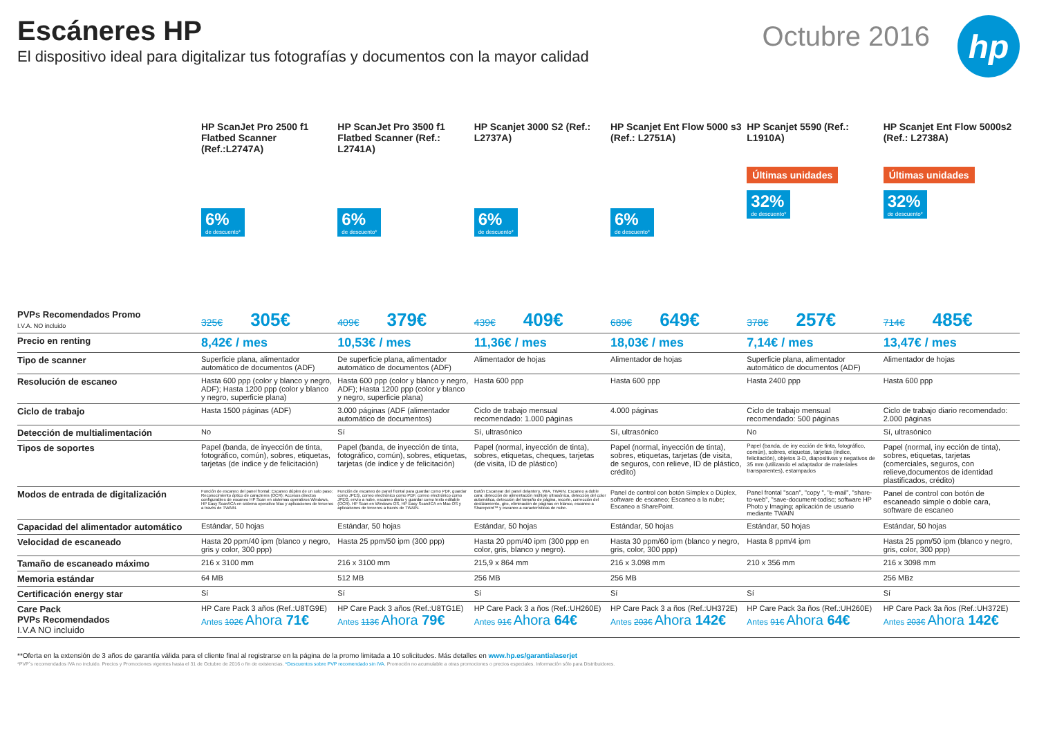Escáneres HP
El dispositivo ideal para digitalizar tus fotografías y documentos con la mayor calidad
Octubre 2016
hp
| | HP ScanJet Pro 2500 f1 Flatbed Scanner (Ref.:L2747A) | HP ScanJet Pro 3500 f1 Flatbed Scanner (Ref.: L2741A) | HP Scanjet 3000 S2 (Ref.: L2737A) | HP Scanjet Ent Flow 5000 s3 (Ref.: L2751A) | HP Scanjet 5590 (Ref.: L1910A) | HP Scanjet Ent Flow 5000s2 (Ref.: L2738A) |
| --- | --- | --- | --- | --- | --- | --- |
| | 6% de descuento* | 6% de descuento* | 6% de descuento* | 6% de descuento* | Últimas unidades 32% de descuento* | Últimas unidades 32% de descuento* |
| PVPs Recomendados Promo I.V.A. NO incluido | 325€ 305€ | 409€ 379€ | 439€ 409€ | 689€ 649€ | 378€ 257€ | 714€ 485€ |
| Precio en renting | 8,42€ / mes | 10,53€ / mes | 11,36€ / mes | 18,03€ / mes | 7,14€ / mes | 13,47€ / mes |
| Tipo de scanner | Superficie plana, alimentador automático de documentos (ADF) | De superficie plana, alimentador automático de documentos (ADF) | Alimentador de hojas | Alimentador de hojas | Superficie plana, alimentador automático de documentos (ADF) | Alimentador de hojas |
| Resolución de escaneo | Hasta 600 ppp (color y blanco y negro, ADF); Hasta 1200 ppp (color y blanco y negro, superficie plana) | Hasta 600 ppp (color y blanco y negro, ADF); Hasta 1200 ppp (color y blanco y negro, superficie plana) | Hasta 600 ppp | Hasta 600 ppp | Hasta 2400 ppp | Hasta 600 ppp |
| Ciclo de trabajo | Hasta 1500 páginas (ADF) | 3.000 páginas (ADF (alimentador automático de documentos) | Ciclo de trabajo mensual recomendado: 1.000 páginas | 4.000 páginas | Ciclo de trabajo mensual recomendado: 500 páginas | Ciclo de trabajo diario recomendado: 2.000 páginas |
| Detección de multialimentación | No | Sí | Sí, ultrasónico | Sí, ultrasónico | No | Sí, ultrasónico |
| Tipos de soportes | Papel (banda, de inyección de tinta, fotográfico, común), sobres, etiquetas, tarjetas (de índice y de felicitación) | Papel (banda, de inyección de tinta, fotográfico, común), sobres, etiquetas, tarjetas (de índice y de felicitación) | Papel (normal, inyección de tinta), sobres, etiquetas, cheques, tarjetas (de visita, ID de plástico) | Papel (normal, inyección de tinta), sobres, etiquetas, tarjetas (de visita, de seguros, con relieve, ID de plástico, crédito) | Papel (banda, de iny ección de tinta, fotográfico, común), sobres, etiquetas, tarjetas (índice, felicitación), objetos 3-D, diapositivas y negativos de 35 mm (utilizando el adaptador de materiales transparentes), estampados | Papel (normal, iny ección de tinta), sobres, etiquetas, tarjetas (comerciales, seguros, con relieve,documentos de identidad plastificados, crédito) |
| Modos de entrada de digitalización | Función de escaneo del panel frontal; Escaneo dúplex de un solo paso; Reconocimiento óptico de caracteres (OCR); Accesos directos configurables de escaneo HP Scan en sistemas operativos Windows, HP Easy Scan/ICA en sistema operativo Mac y aplicaciones de terceros a través de TWAIN. | Función de escaneo de panel frontal para guardar como PDF, guardar como JPEG, correo electrónico como PDF, correo electrónico como JPEG, envío a nube, escaneo diario y guardar como texto editable (OCR). HP Scan en Windows OS, HP Easy Scan/ICA en Mac OS y aplicaciones de terceros a través de TWAIN. | Botón Escanear del panel delantero, WIA, TWAIN. Escaneo a doble cara; detección de alimentación múltiple ultrasónica, detección del color automática, detección del tamaño de página, recorte, corrección del deslizamiento, giro, eliminación de páginas en blanco, escaneo a Sharepoint™ y escaneo a características de nube. | Panel de control con botón Símplex o Dúplex, software de escaneo; Escaneo a la nube; Escaneo a SharePoint. | Panel frontal "scan", "copy ", "e-mail", "share-to-web", "save-document-todisc; software HP Photo y Imaging; aplicación de usuario mediante TWAIN | Panel de control con botón de escaneado simple o doble cara, software de escaneo |
| Capacidad del alimentador automático | Estándar, 50 hojas | Estándar, 50 hojas | Estándar, 50 hojas | Estándar, 50 hojas | Estándar, 50 hojas | Estándar, 50 hojas |
| Velocidad de escaneado | Hasta 20 ppm/40 ipm (blanco y negro, gris y color, 300 ppp) | Hasta 25 ppm/50 ipm (300 ppp) | Hasta 20 ppm/40 ipm (300 ppp en color, gris, blanco y negro). | Hasta 30 ppm/60 ipm (blanco y negro, gris, color, 300 ppp) | Hasta 8 ppm/4 ipm | Hasta 25 ppm/50 ipm (blanco y negro, gris, color, 300 ppp) |
| Tamaño de escaneado máximo | 216 x 3100 mm | 216 x 3100 mm | 215,9 x 864 mm | 216 x 3.098 mm | 210 x 356 mm | 216 x 3098 mm |
| Memoria estándar | 64 MB | 512 MB | 256 MB | 256 MB | | 256 MBz |
| Certificación energy star | Sí | Sí | Sí | Sí | Sí | Sí |
| Care Pack PVPs Recomendados I.V.A NO incluido | HP Care Pack 3 años (Ref.:U8TG9E) Antes 102€ Ahora 71€ | HP Care Pack 3 años (Ref.:U8TG1E) Antes 113€ Ahora 79€ | HP Care Pack 3 a ños (Ref.:UH260E) Antes 91€ Ahora 64€ | HP Care Pack 3 a ños (Ref.:UH372E) Antes 203€ Ahora 142€ | HP Care Pack 3a ños (Ref.:UH260E) Antes 91€ Ahora 64€ | HP Care Pack 3a ños (Ref.:UH372E) Antes 203€ Ahora 142€ |
**Oferta en la extensión de 3 años de garantía válida para el cliente final al registrarse en la página de la promo limitada a 10 solicitudes. Más detalles en www.hp.es/garantialaserjet
*PVP´s recomendados IVA no incluido. Precios y Promociones vigentes hasta el 31 de Octubre de 2016 o fin de existencias. *Descuentos sobre PVP recomendado sin IVA. Promoción no acumulable a otras promociones o precios especiales. Información sólo para Distribuidores.